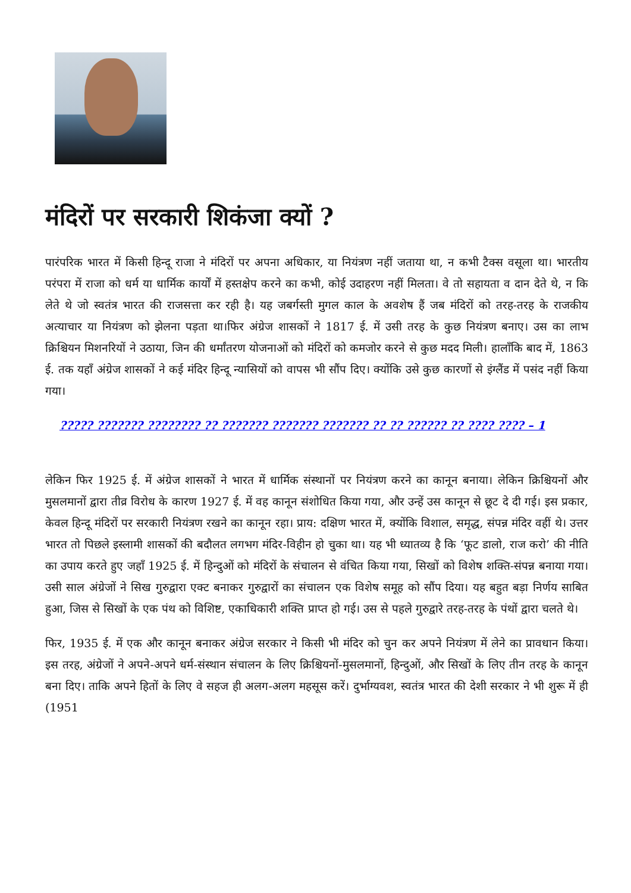मंदिरों पर सरकारी शिकंजा क्यों ?
पारंपरिक भारत में किसी हिन्दू राजा ने मंदिरों पर अपना अधिकार, या नियंत्रण नहीं जताया था, न कभी टैक्स वसूला था। भारतीय परंपरा में राजा को धर्म या धार्मिक कार्यों में हस्तक्षेप करने का कभी, कोई उदाहरण नहीं मिलता। वे तो सहायता व दान देते थे, न कि लेते थे जो स्वतंत्र भारत की राजसत्ता कर रही है। यह जबर्गस्ती मुगल काल के अवशेष हैं जब मंदिरों को तरह-तरह के राजकीय अत्याचार या नियंत्रण को झेलना पड़ता था।फिर अंग्रेज शासकों ने 1817 ई. में उसी तरह के कुछ नियंत्रण बनाए। उस का लाभ क्रिश्चियन मिशनरियों ने उठाया, जिन की धर्मांतरण योजनाओं को मंदिरों को कमजोर करने से कुछ मदद मिली। हालाँकि बाद में, 1863 ई. तक यहाँ अंग्रेज शासकों ने कई मंदिर हिन्दू न्यासियों को वापस भी सौंप दिए। क्योंकि उसे कुछ कारणों से इंग्लैंड में पसंद नहीं किया गया।
????? ??????? ???????? ?? ??????? ??????? ??????? ?? ?? ?????? ?? ???? ???? – 1
लेकिन फिर 1925 ई. में अंग्रेज शासकों ने भारत में धार्मिक संस्थानों पर नियंत्रण करने का कानून बनाया। लेकिन क्रिश्चियनों और मुसलमानों द्वारा तीव्र विरोध के कारण 1927 ई. में वह कानून संशोधित किया गया, और उन्हें उस कानून से छूट दे दी गई। इस प्रकार, केवल हिन्दू मंदिरों पर सरकारी नियंत्रण रखने का कानून रहा। प्राय: दक्षिण भारत में, क्योंकि विशाल, समृद्ध, संपन्न मंदिर वहीं थे। उत्तर भारत तो पिछले इस्लामी शासकों की बदौलत लगभग मंदिर-विहीन हो चुका था। यह भी ध्यातव्य है कि ‘फूट डालो, राज करो’ की नीति का उपाय करते हुए जहाँ 1925 ई. में हिन्दुओं को मंदिरों के संचालन से वंचित किया गया, सिखों को विशेष शक्ति-संपन्न बनाया गया। उसी साल अंग्रेजों ने सिख गुरुद्वारा एक्ट बनाकर गुरुद्वारों का संचालन एक विशेष समूह को सौंप दिया। यह बहुत बड़ा निर्णय साबित हुआ, जिस से सिखों के एक पंथ को विशिष्ट, एकाधिकारी शक्ति प्राप्त हो गई। उस से पहले गुरुद्वारे तरह-तरह के पंथों द्वारा चलते थे।
फिर, 1935 ई. में एक और कानून बनाकर अंग्रेज सरकार ने किसी भी मंदिर को चुन कर अपने नियंत्रण में लेने का प्रावधान किया। इस तरह, अंग्रेजों ने अपने-अपने धर्म-संस्थान संचालन के लिए क्रिश्चियनों-मुसलमानों, हिन्दुओं, और सिखों के लिए तीन तरह के कानून बना दिए। ताकि अपने हितों के लिए वे सहज ही अलग-अलग महसूस करें। दुर्भाग्यवश, स्वतंत्र भारत की देशी सरकार ने भी शुरू में ही (1951